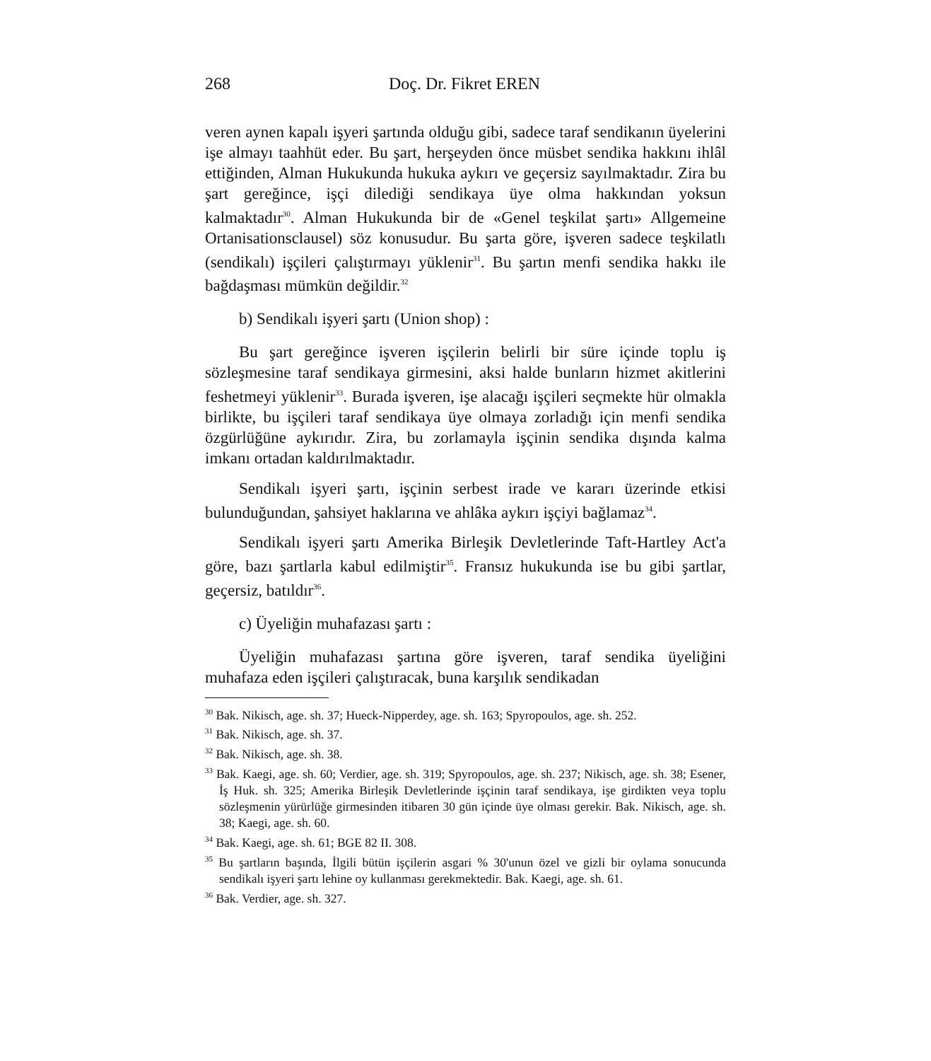268 Doç. Dr. Fikret EREN
veren aynen kapalı işyeri şartında olduğu gibi, sadece taraf sendikanın üyelerini işe almayı taahhüt eder. Bu şart, herşeyden önce müsbet sendika hakkını ihlâl ettiğinden, Alman Hukukunda hukuka aykırı ve geçersiz sayılmaktadır. Zira bu şart gereğince, işçi dilediği sendikaya üye olma hakkından yoksun kalmaktadır<sup>30</sup>. Alman Hukukunda bir de «Genel teşkilat şartı» Allgemeine Ortanisationsclausel) söz konusudur. Bu şarta göre, işveren sadece teşkilatlı (sendikalı) işçileri çalıştırmayı yüklenir<sup>31</sup>. Bu şartın menfi sendika hakkı ile bağdaşması mümkün değildir.<sup>32</sup>
b) Sendikalı işyeri şartı (Union shop) :
Bu şart gereğince işveren işçilerin belirli bir süre içinde toplu iş sözleşmesine taraf sendikaya girmesini, aksi halde bunların hizmet akitlerini feshetmeyi yüklenir<sup>33</sup>. Burada işveren, işe alacağı işçileri seçmekte hür olmakla birlikte, bu işçileri taraf sendikaya üye olmaya zorladığı için menfi sendika özgürlüğüne aykırıdır. Zira, bu zorlamayla işçinin sendika dışında kalma imkanı ortadan kaldırılmaktadır.
Sendikalı işyeri şartı, işçinin serbest irade ve kararı üzerinde etkisi bulunduğundan, şahsiyet haklarına ve ahlâka aykırı işçiyi bağlamaz<sup>34</sup>.
Sendikalı işyeri şartı Amerika Birleşik Devletlerinde Taft-Hartley Act'a göre, bazı şartlarla kabul edilmiştir<sup>35</sup>. Fransız hukukunda ise bu gibi şartlar, geçersiz, batıldır<sup>36</sup>.
c) Üyeliğin muhafazası şartı :
Üyeliğin muhafazası şartına göre işveren, taraf sendika üyeliğini muhafaza eden işçileri çalıştıracak, buna karşılık sendikadan
<sup>30</sup> Bak. Nikisch, age. sh. 37; Hueck-Nipperdey, age. sh. 163; Spyropoulos, age. sh. 252.
<sup>31</sup> Bak. Nikisch, age. sh. 37.
<sup>32</sup> Bak. Nikisch, age. sh. 38.
<sup>33</sup> Bak. Kaegi, age. sh. 60; Verdier, age. sh. 319; Spyropoulos, age. sh. 237; Nikisch, age. sh. 38; Esener, İş Huk. sh. 325; Amerika Birleşik Devletlerinde işçinin taraf sendikaya, işe girdikten veya toplu sözleşmenin yürürlüğe girmesinden itibaren 30 gün içinde üye olması gerekir. Bak. Nikisch, age. sh. 38; Kaegi, age. sh. 60.
<sup>34</sup> Bak. Kaegi, age. sh. 61; BGE 82 II. 308.
<sup>35</sup> Bu şartların başında, İlgili bütün işçilerin asgari % 30'unun özel ve gizli bir oylama sonucunda sendikalı işyeri şartı lehine oy kullanması gerekmektedir. Bak. Kaegi, age. sh. 61.
<sup>36</sup> Bak. Verdier, age. sh. 327.